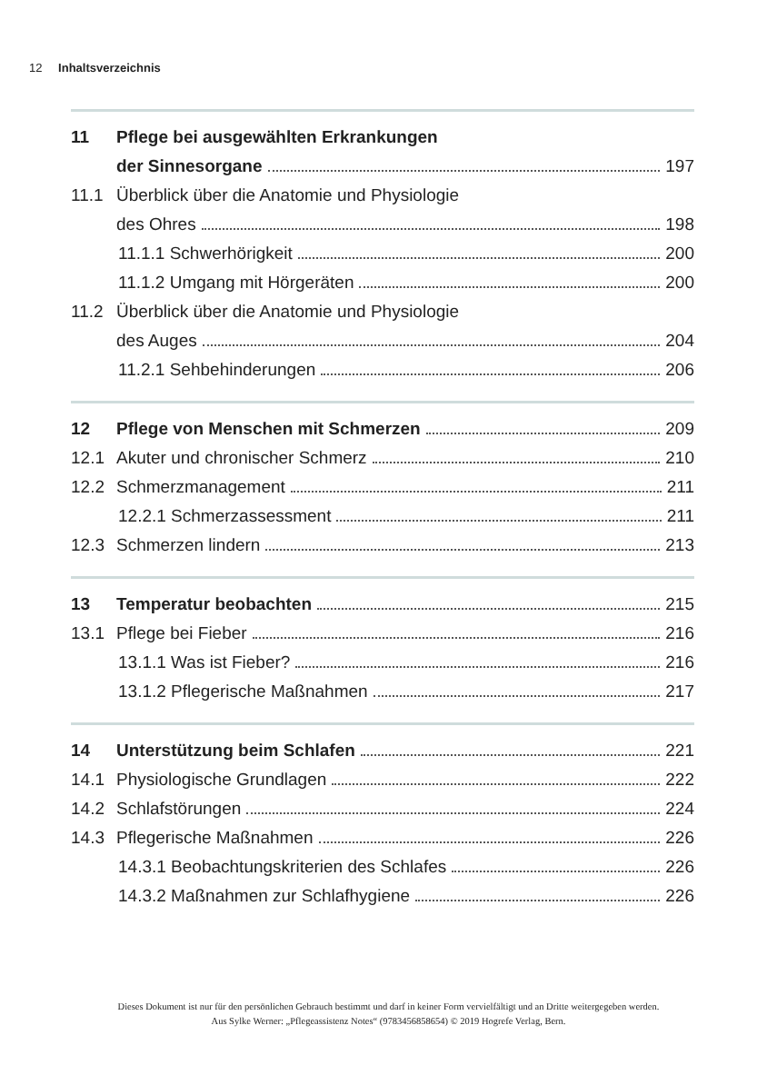12 Inhaltsverzeichnis
11 Pflege bei ausgewählten Erkrankungen
der Sinnesorgane 197
11.1 Überblick über die Anatomie und Physiologie
des Ohres 198
11.1.1 Schwerhörigkeit 200
11.1.2 Umgang mit Hörgeräten 200
11.2 Überblick über die Anatomie und Physiologie
des Auges 204
11.2.1 Sehbehinderungen 206
12 Pflege von Menschen mit Schmerzen 209
12.1 Akuter und chronischer Schmerz 210
12.2 Schmerzmanagement 211
12.2.1 Schmerzassessment 211
12.3 Schmerzen lindern 213
13 Temperatur beobachten 215
13.1 Pflege bei Fieber 216
13.1.1 Was ist Fieber? 216
13.1.2 Pflegerische Maßnahmen 217
14 Unterstützung beim Schlafen 221
14.1 Physiologische Grundlagen 222
14.2 Schlafstörungen 224
14.3 Pflegerische Maßnahmen 226
14.3.1 Beobachtungskriterien des Schlafes 226
14.3.2 Maßnahmen zur Schlafhygiene 226
Dieses Dokument ist nur für den persönlichen Gebrauch bestimmt und darf in keiner Form vervielfältigt und an Dritte weitergegeben werden.
Aus Sylke Werner: „Pflegeassistenz Notes“ (9783456858654) © 2019 Hogrefe Verlag, Bern.